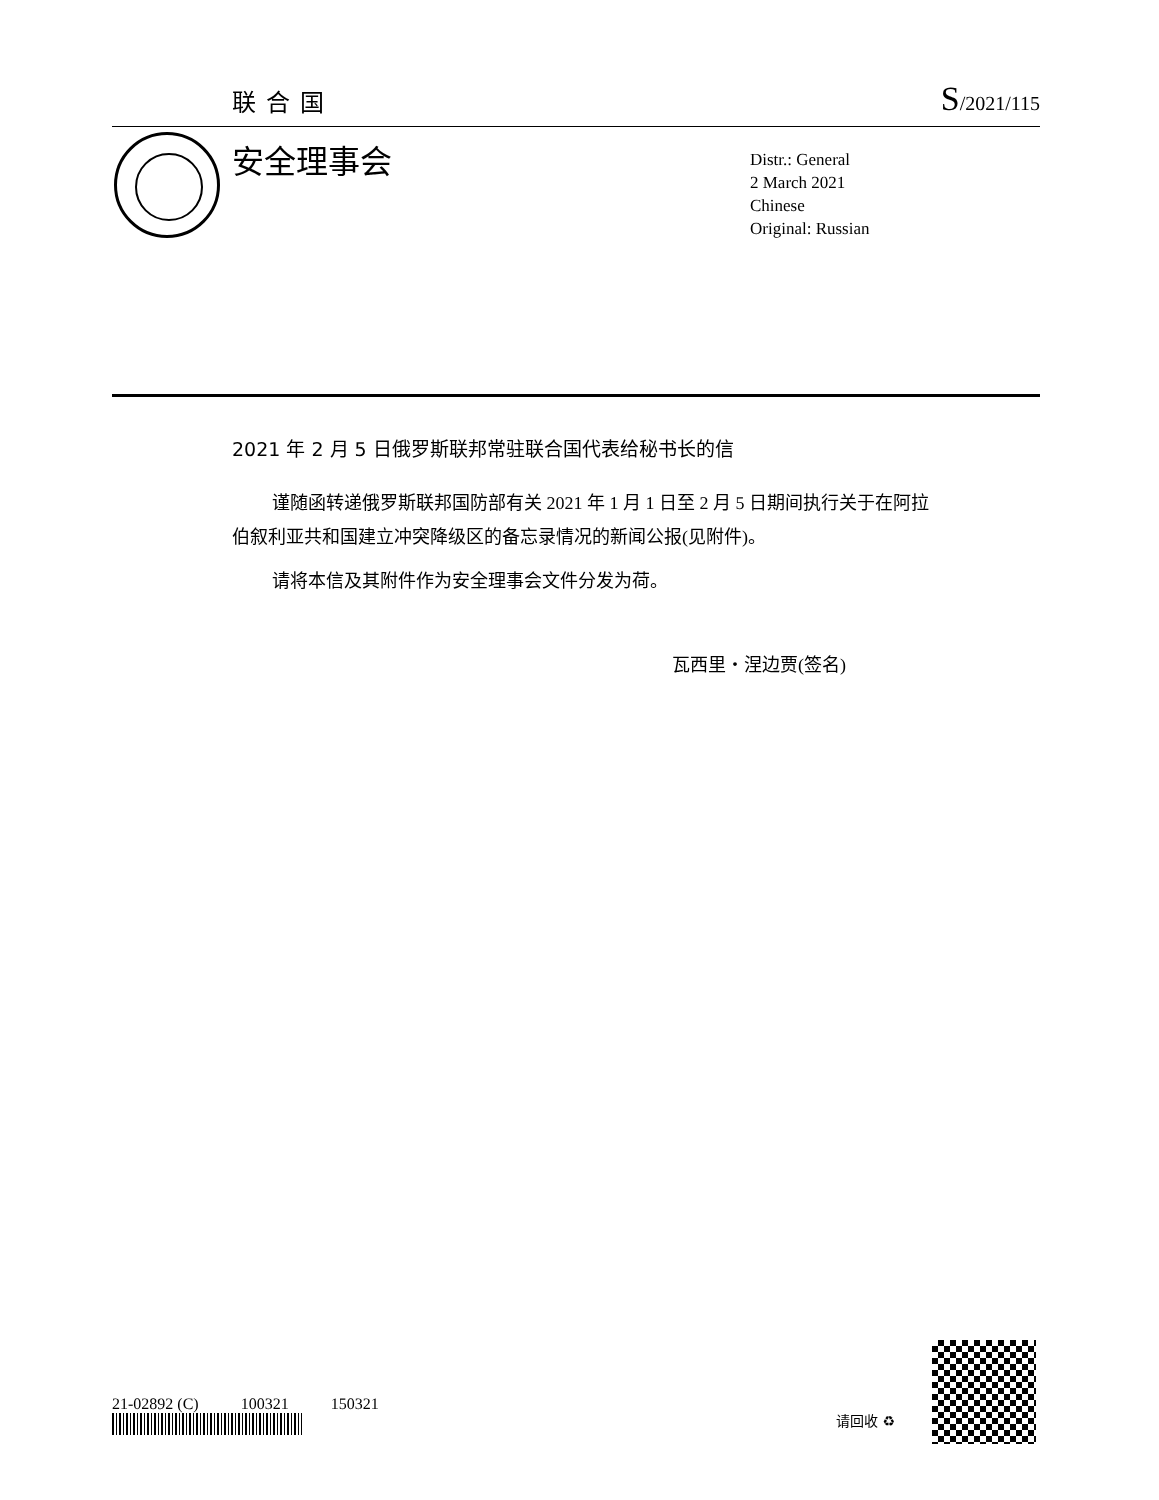联合国
S/2021/115
安全理事会
Distr.: General
2 March 2021
Chinese
Original: Russian
2021 年 2 月 5 日俄罗斯联邦常驻联合国代表给秘书长的信
谨随函转递俄罗斯联邦国防部有关 2021 年 1 月 1 日至 2 月 5 日期间执行关于在阿拉伯叙利亚共和国建立冲突降级区的备忘录情况的新闻公报(见附件)。
请将本信及其附件作为安全理事会文件分发为荷。
瓦西里・涅边贾(签名)
21-02892 (C) 100321 150321
请回收 ♻